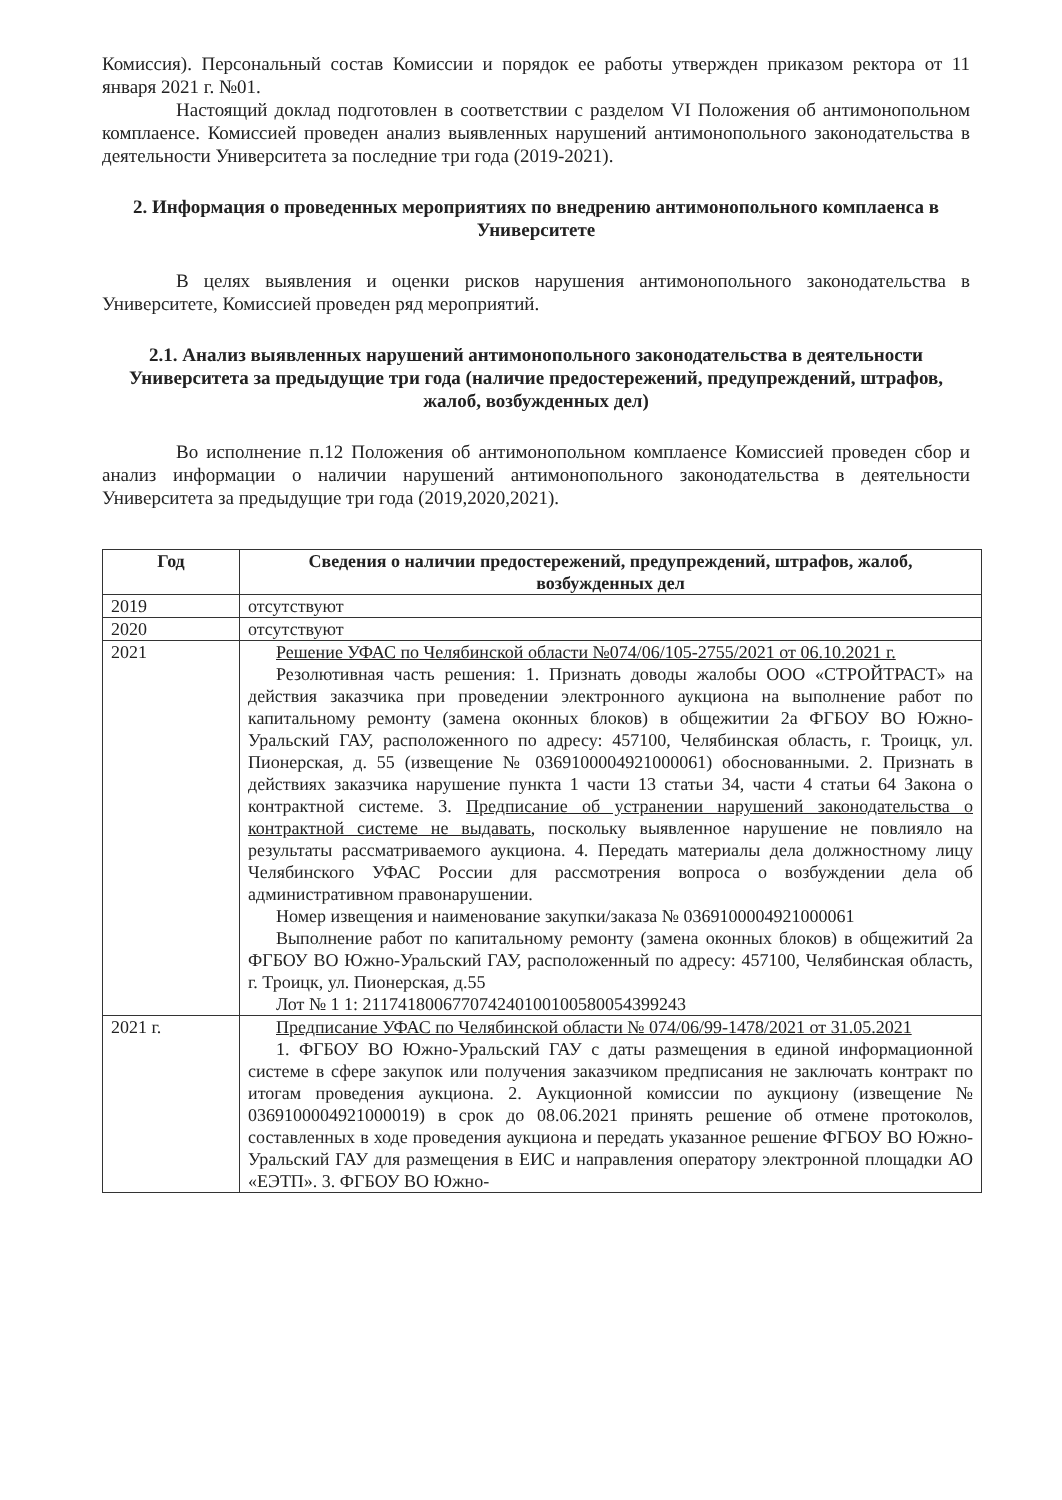Комиссия). Персональный состав Комиссии и порядок ее работы утвержден приказом ректора от 11 января 2021 г. №01.
Настоящий доклад подготовлен в соответствии с разделом VI Положения об антимонопольном комплаенсе. Комиссией проведен анализ выявленных нарушений антимонопольного законодательства в деятельности Университета за последние три года (2019-2021).
2. Информация о проведенных мероприятиях по внедрению антимонопольного комплаенса в Университете
В целях выявления и оценки рисков нарушения антимонопольного законодательства в Университете, Комиссией проведен ряд мероприятий.
2.1. Анализ выявленных нарушений антимонопольного законодательства в деятельности Университета за предыдущие три года (наличие предостережений, предупреждений, штрафов, жалоб, возбужденных дел)
Во исполнение п.12 Положения об антимонопольном комплаенсе Комиссией проведен сбор и анализ информации о наличии нарушений антимонопольного законодательства в деятельности Университета за предыдущие три года (2019,2020,2021).
| Год | Сведения о наличии предостережений, предупреждений, штрафов, жалоб, возбужденных дел |
| --- | --- |
| 2019 | отсутствуют |
| 2020 | отсутствуют |
| 2021 | Решение УФАС по Челябинской области №074/06/105-2755/2021 от 06.10.2021 г. Резолютивная часть решения: 1. Признать доводы жалобы ООО «СТРОЙТРАСТ» на действия заказчика при проведении электронного аукциона на выполнение работ по капитальному ремонту (замена оконных блоков) в общежитии 2а ФГБОУ ВО Южно-Уральский ГАУ, расположенного по адресу: 457100, Челябинская область, г. Троицк, ул. Пионерская, д. 55 (извещение № 0369100004921000061) обоснованными. 2. Признать в действиях заказчика нарушение пункта 1 части 13 статьи 34, части 4 статьи 64 Закона о контрактной системе. 3. Предписание об устранении нарушений законодательства о контрактной системе не выдавать , поскольку выявленное нарушение не повлияло на результаты рассматриваемого аукциона. 4. Передать материалы дела должностному лицу Челябинского УФАС России для рассмотрения вопроса о возбуждении дела об административном правонарушении. Номер извещения и наименование закупки/заказа № 0369100004921000061 Выполнение работ по капитальному ремонту (замена оконных блоков) в общежитий 2а ФГБОУ ВО Южно-Уральский ГАУ, расположенный по адресу: 457100, Челябинская область, г. Троицк, ул. Пионерская, д.55 Лот № 1 1: 211741800677074240100100580054399243 |
| 2021 г. | Предписание УФАС по Челябинской области № 074/06/99-1478/2021 от 31.05.2021 1. ФГБОУ ВО Южно-Уральский ГАУ с даты размещения в единой информационной системе в сфере закупок или получения заказчиком предписания не заключать контракт по итогам проведения аукциона. 2. Аукционной комиссии по аукциону (извещение № 0369100004921000019) в срок до 08.06.2021 принять решение об отмене протоколов, составленных в ходе проведения аукциона и передать указанное решение ФГБОУ ВО Южно-Уральский ГАУ для размещения в ЕИС и направления оператору электронной площадки АО «ЕЭТП». 3. ФГБОУ ВО Южно- |